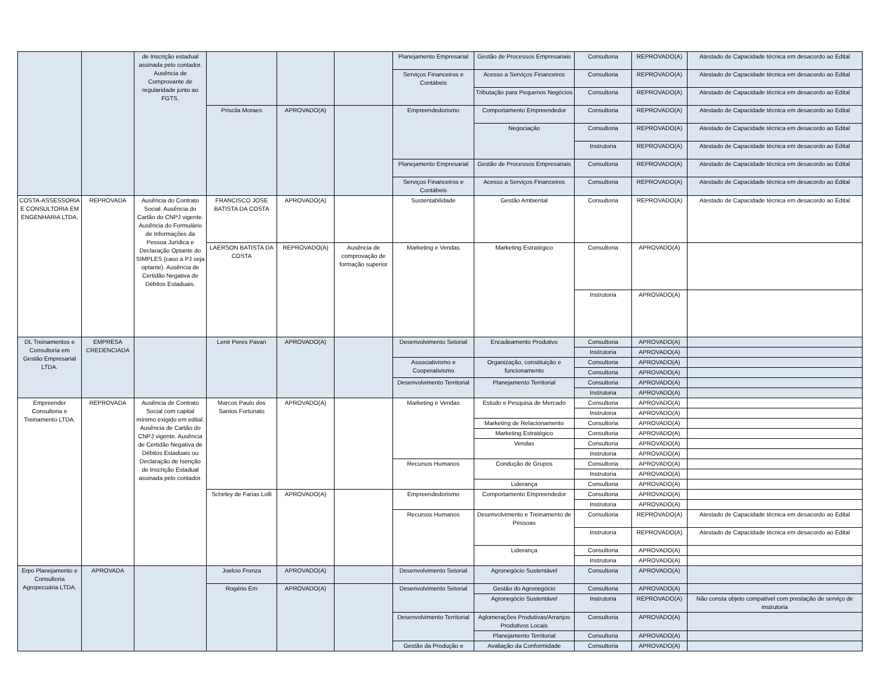| | | de Inscrição estadual assinada pelo contador. Ausência de Comprovante de regularidade junto ao FGTS. | | | | Planejamento Empresarial | Gestão de Processos Empresariais | Consultoria | REPROVADO(A) | Atestado de Capacidade técnica em desacordo ao Edital |
| | | | | | | Serviços Financeiros e Contábeis | Acesso a Serviços Financeiros | Consultoria | REPROVADO(A) | Atestado de Capacidade técnica em desacordo ao Edital |
| | | | | | | | Tributação para Pequenos Negócios | Consultoria | REPROVADO(A) | Atestado de Capacidade técnica em desacordo ao Edital |
| | | | Priscila Moraes | APROVADO(A) | | Empreendedorismo | Comportamento Empreendedor | Consultoria | REPROVADO(A) | Atestado de Capacidade técnica em desacordo ao Edital |
| | | | | | | | Negociação | Consultoria | REPROVADO(A) | Atestado de Capacidade técnica em desacordo ao Edital |
| | | | | | | | | Instrutoria | REPROVADO(A) | Atestado de Capacidade técnica em desacordo ao Edital |
| | | | | | | Planejamento Empresarial | Gestão de Processos Empresariais | Consultoria | REPROVADO(A) | Atestado de Capacidade técnica em desacordo ao Edital |
| | | | | | | Serviços Financeiros e Contábeis | Acesso a Serviços Financeiros | Consultoria | REPROVADO(A) | Atestado de Capacidade técnica em desacordo ao Edital |
| COSTA-ASSESSORIA E CONSULTORIA EM ENGENHARIA LTDA. | REPROVADA | Ausência do Contrato Social. Ausência do Cartão do CNPJ vigente. Ausência do Formulário de Informações da Pessoa Jurídica e Declaração Optante do SIMPLES (caso a PJ seja optante). Ausência de Certidão Negativa de Débitos Estaduais. | FRANCISCO JOSE BATISTA DA COSTA | APROVADO(A) | | Sustentabilidade | Gestão Ambiental | Consultoria | REPROVADO(A) | Atestado de Capacidade técnica em desacordo ao Edital |
| | | | LAERSON BATISTA DA COSTA | REPROVADO(A) | Ausência de comprovação de formação superior | Marketing e Vendas | Marketing Estratégico | Consultoria | APROVADO(A) | |
| | | | | | | | | Instrutoria | APROVADO(A) | |
| DL Treinamentos e Consultoria em Gestão Empresarial LTDA. | EMPRESA CREDENCIADA | | Lenir Peres Pavan | APROVADO(A) | | Desenvolvimento Setorial | Encadeamento Produtivo | Consultoria | APROVADO(A) | |
| | | | | | | | | Instrutoria | APROVADO(A) | |
| | | | | | | Associativismo e Cooperativismo | Organização, constituição e funcionamento | Consultoria | APROVADO(A) | |
| | | | | | | | | Consultoria | APROVADO(A) | |
| | | | | | | Desenvolvimento Territorial | Planejamento Territorial | Consultoria | APROVADO(A) | |
| | | | | | | | | Instrutoria | APROVADO(A) | |
| Empreender Consultoria e Treinamento LTDA. | REPROVADA | Ausência de Contrato Social com capital mínimo exigido em edital. Ausência de Cartão do CNPJ vigente. Ausência de Certidão Negativa de Débitos Estaduais ou Declaração de Isenção de Inscrição Estadual assinada pelo contador. | Marcos Paulo dos Santos Fortunato | APROVADO(A) | | Marketing e Vendas | Estudo e Pesquisa de Mercado | Consultoria | APROVADO(A) | |
| | | | | | | | | Instrutoria | APROVADO(A) | |
| | | | | | | | Marketing de Relacionamento | Consultoria | APROVADO(A) | |
| | | | | | | | Marketing Estratégico | Consultoria | APROVADO(A) | |
| | | | | | | | Vendas | Consultoria | APROVADO(A) | |
| | | | | | | | | Instrutoria | APROVADO(A) | |
| | | | | | | Recursos Humanos | Condução de Grupos | Consultoria | APROVADO(A) | |
| | | | | | | | | Instrutoria | APROVADO(A) | |
| | | | | | | | Liderança | Consultoria | APROVADO(A) | |
| | | | Schirley de Farias Lolli | APROVADO(A) | | Empreendedorismo | Comportamento Empreendedor | Consultoria | APROVADO(A) | |
| | | | | | | | | Instrutoria | APROVADO(A) | |
| | | | | | | Recursos Humanos | Desenvolvimento e Treinamento de Pessoas | Consultoria | REPROVADO(A) | Atestado de Capacidade técnica em desacordo ao Edital |
| | | | | | | | | Instrutoria | REPROVADO(A) | Atestado de Capacidade técnica em desacordo ao Edital |
| | | | | | | | Liderança | Consultoria | APROVADO(A) | |
| | | | | | | | | Instrutoria | APROVADO(A) | |
| Erpo Planejamento e Consultoria Agropecuária LTDA. | APROVADA | | Joelcio Fronza | APROVADO(A) | | Desenvolvimento Setorial | Agronegócio Sustentável | Consultoria | APROVADO(A) | |
| | | | Rogério Ern | APROVADO(A) | | Desenvolvimento Setorial | Gestão do Agronegócio | Consultoria | APROVADO(A) | |
| | | | | | | | Agronegócio Sustentável | Instrutoria | REPROVADO(A) | Não consta objeto compatível com prestação de serviço de instrutoria |
| | | | | | | Desenvolvimento Territorial | Aglomerações Produtivas/Arranjos Produtivos Locais | Consultoria | APROVADO(A) | |
| | | | | | | | Planejamento Territorial | Consultoria | APROVADO(A) | |
| | | | | | | Gestão da Produção e | Avaliação da Conformidade | Consultoria | APROVADO(A) | |